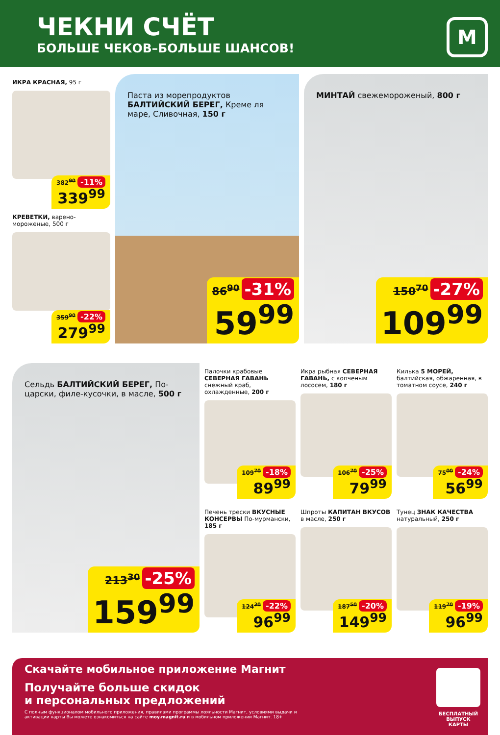ЧЕКНИ СЧЁТ
БОЛЬШЕ ЧЕКОВ–БОЛЬШЕ ШАНСОВ!
М
ИКРА КРАСНАЯ, 95 г
382<sup>90</sup> -11%
339<sup>99</sup>
КРЕВЕТКИ, варено-мороженые, 500 г
359<sup>90</sup> -22%
279<sup>99</sup>
Паста из морепродуктов
БАЛТИЙСКИЙ БЕРЕГ, Креме ля маре, Сливочная, 150 г
86<sup>90</sup> -31%
59<sup>99</sup>
МИНТАЙ свежемороженый, 800 г
150<sup>70</sup> -27%
109<sup>99</sup>
Сельдь БАЛТИЙСКИЙ БЕРЕГ, По-царски, филе-кусочки, в масле, 500 г
213<sup>30</sup> -25%
159<sup>99</sup>
Палочки крабовые СЕВЕРНАЯ ГАВАНЬ снежный краб, охлажденные, 200 г
109<sup>70</sup> -18%
89<sup>99</sup>
Икра рыбная СЕВЕРНАЯ ГАВАНЬ, с копченым лососем, 180 г
106<sup>70</sup> -25%
79<sup>99</sup>
Килька 5 МОРЕЙ, балтийская, обжаренная, в томатном соусе, 240 г
75<sup>00</sup> -24%
56<sup>99</sup>
Печень трески ВКУСНЫЕ КОНСЕРВЫ По-мурмански, 185 г
124<sup>30</sup> -22%
96<sup>99</sup>
Шпроты КАПИТАН ВКУСОВ в масле, 250 г
187<sup>50</sup> -20%
149<sup>99</sup>
Тунец ЗНАК КАЧЕСТВА натуральный, 250 г
119<sup>70</sup> -19%
96<sup>99</sup>
Скачайте мобильное приложение Магнит
Получайте больше скидок
и персональных предложений
С полным функционалом мобильного приложения, правилами программы лояльности Магнит, условиями выдачи и активации карты Вы можете ознакомиться на сайте moy.magnit.ru и в мобильном приложении Магнит. 18+
БЕСПЛАТНЫЙ ВЫПУСК КАРТЫ